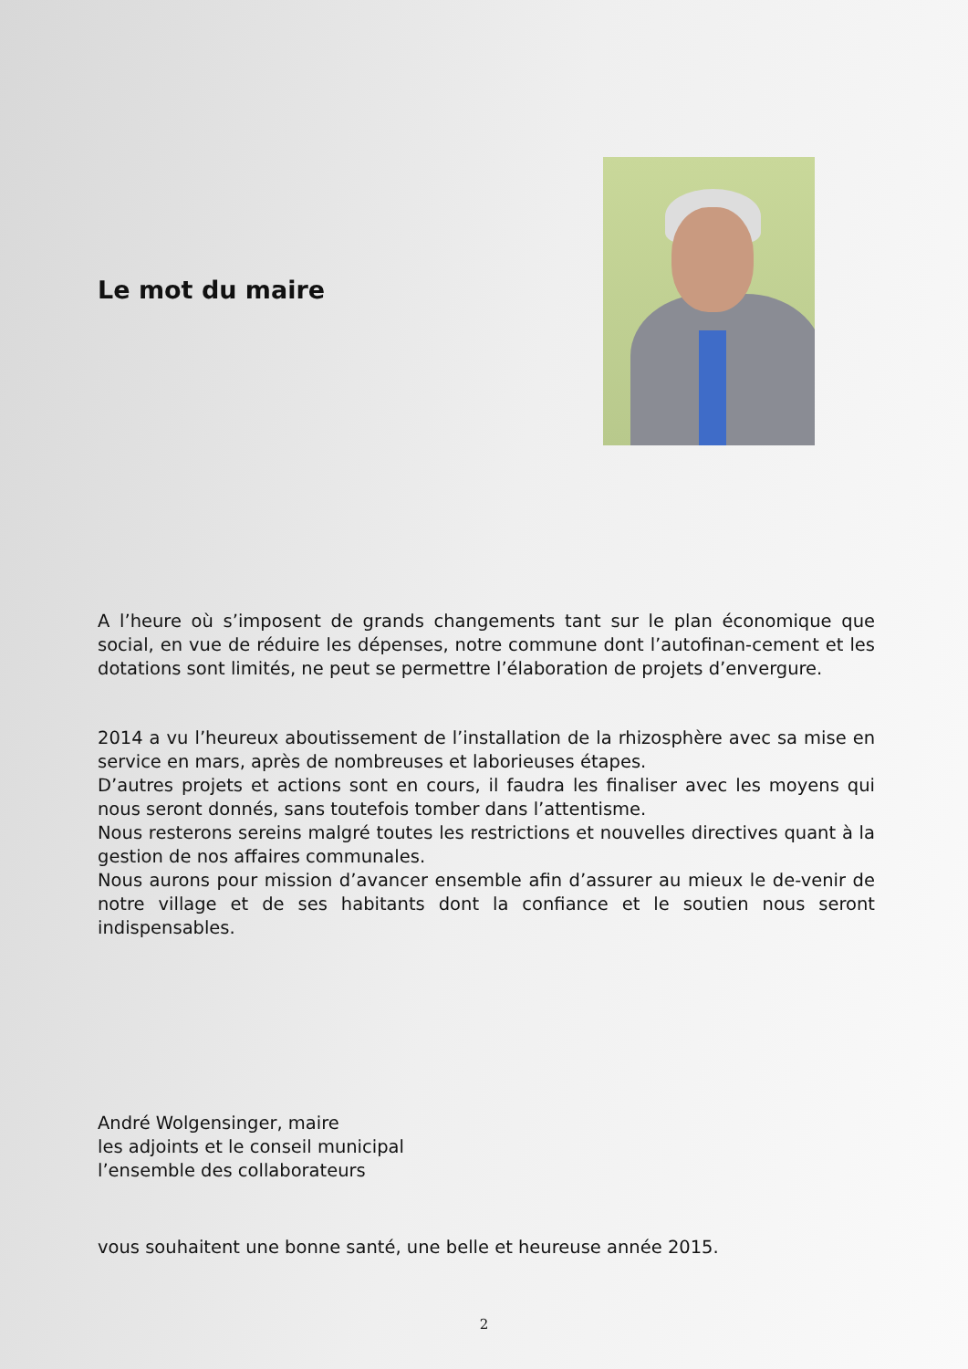Le mot du maire
A l’heure où s’imposent de grands changements tant sur le plan économique que social, en vue de réduire les dépenses, notre commune dont l’autofinan-cement et les dotations sont limités, ne peut se permettre l’élaboration de projets d’envergure.
2014 a vu l’heureux aboutissement de l’installation de la rhizosphère avec sa mise en service en mars, après de nombreuses et laborieuses étapes.
D’autres projets et actions sont en cours, il faudra les finaliser avec les moyens qui nous seront donnés, sans toutefois tomber dans l’attentisme.
Nous resterons sereins malgré toutes les restrictions et nouvelles directives quant à la gestion de nos affaires communales.
Nous aurons pour mission d’avancer ensemble afin d’assurer au mieux le de-venir de notre village et de ses habitants dont la confiance et le soutien nous seront indispensables.
André Wolgensinger, maire
les adjoints et le conseil municipal
l’ensemble des collaborateurs
vous souhaitent une bonne santé, une belle et heureuse année 2015.
2